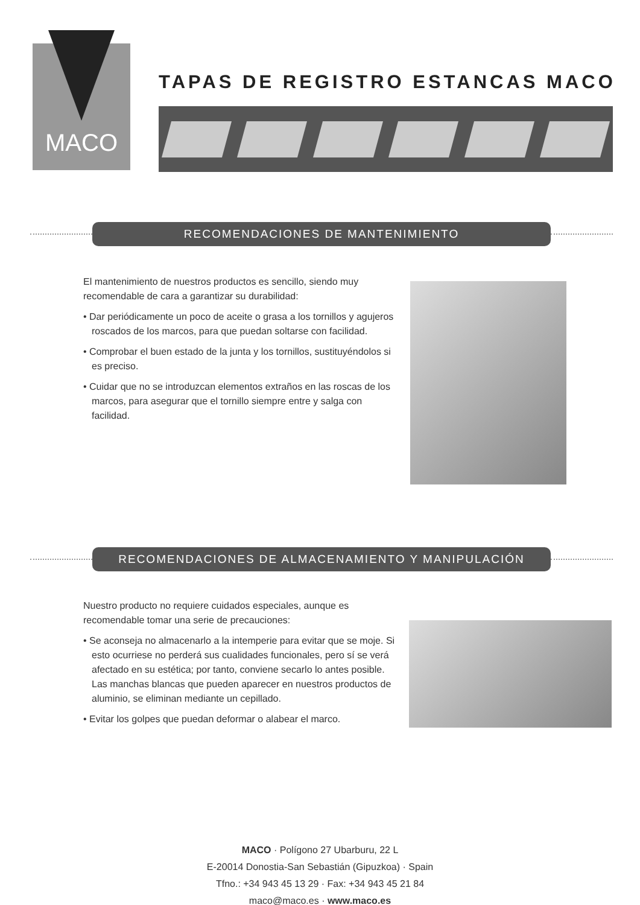MACO
TAPAS DE REGISTRO ESTANCAS MACO
RECOMENDACIONES DE MANTENIMIENTO
El mantenimiento de nuestros productos es sencillo, siendo muy recomendable de cara a garantizar su durabilidad:
• Dar periódicamente un poco de aceite o grasa a los tornillos y agujeros roscados de los marcos, para que puedan soltarse con facilidad.
• Comprobar el buen estado de la junta y los tornillos, sustituyéndolos si es preciso.
• Cuidar que no se introduzcan elementos extraños en las roscas de los marcos, para asegurar que el tornillo siempre entre y salga con facilidad.
RECOMENDACIONES DE ALMACENAMIENTO Y MANIPULACIÓN
Nuestro producto no requiere cuidados especiales, aunque es recomendable tomar una serie de precauciones:
• Se aconseja no almacenarlo a la intemperie para evitar que se moje. Si esto ocurriese no perderá sus cualidades funcionales, pero sí se verá afectado en su estética; por tanto, conviene secarlo lo antes posible. Las manchas blancas que pueden aparecer en nuestros productos de aluminio, se eliminan mediante un cepillado.
• Evitar los golpes que puedan deformar o alabear el marco.
MACO · Polígono 27 Ubarburu, 22 L
E-20014 Donostia-San Sebastián (Gipuzkoa) · Spain
Tfno.: +34 943 45 13 29 · Fax: +34 943 45 21 84
maco@maco.es · www.maco.es